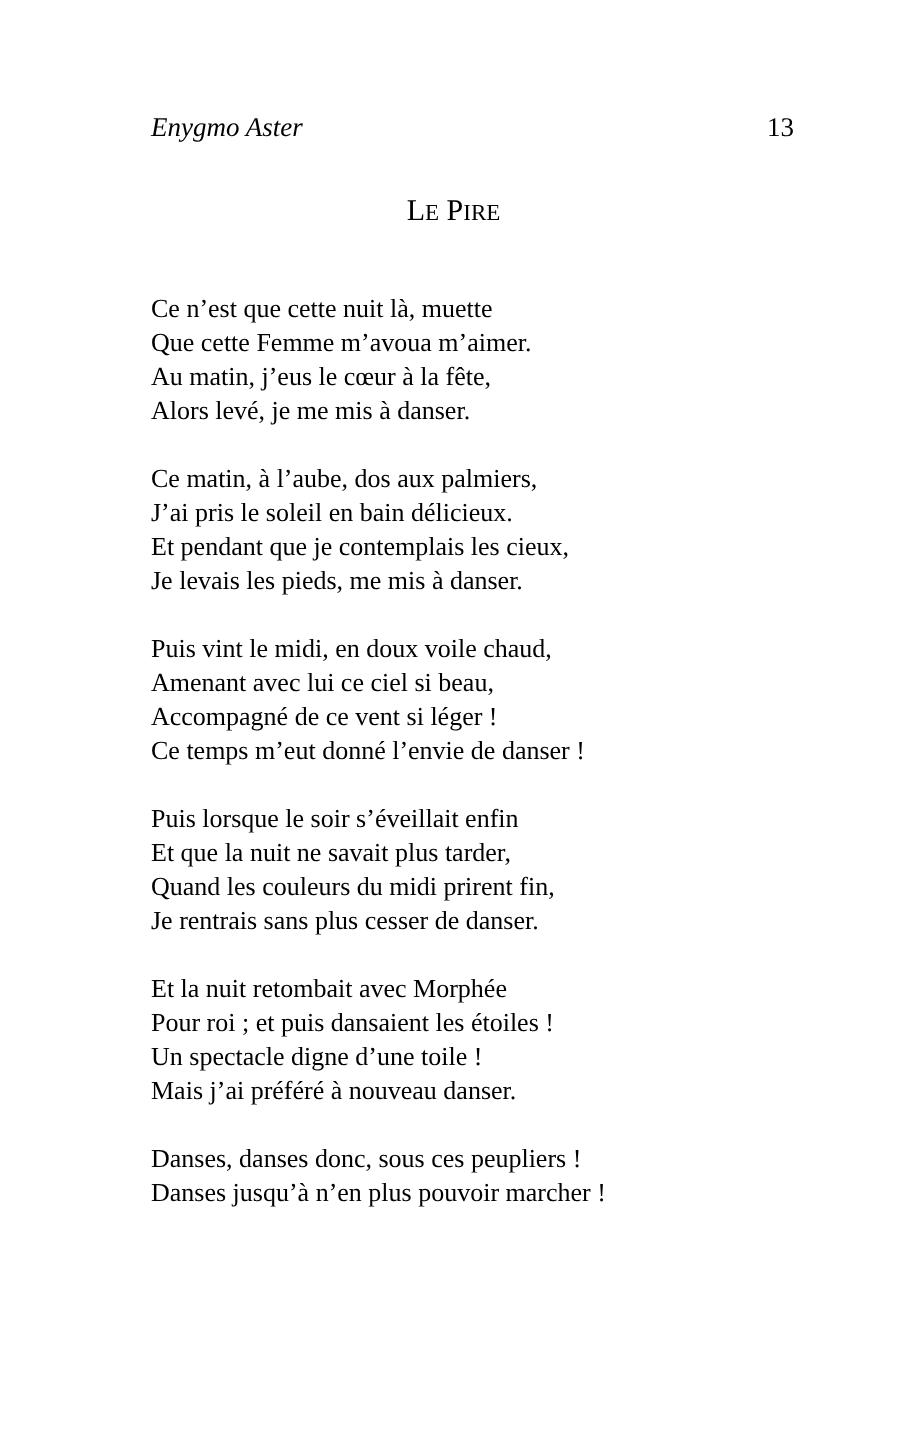Enygmo Aster 13
LE PIRE
Ce n’est que cette nuit là, muette
Que cette Femme m’avoua m’aimer.
Au matin, j’eus le cœur à la fête,
Alors levé, je me mis à danser.
Ce matin, à l’aube, dos aux palmiers,
J’ai pris le soleil en bain délicieux.
Et pendant que je contemplais les cieux,
Je levais les pieds, me mis à danser.
Puis vint le midi, en doux voile chaud,
Amenant avec lui ce ciel si beau,
Accompagné de ce vent si léger !
Ce temps m’eut donné l’envie de danser !
Puis lorsque le soir s’éveillait enfin
Et que la nuit ne savait plus tarder,
Quand les couleurs du midi prirent fin,
Je rentrais sans plus cesser de danser.
Et la nuit retombait avec Morphée
Pour roi ; et puis dansaient les étoiles !
Un spectacle digne d’une toile !
Mais j’ai préféré à nouveau danser.
Danses, danses donc, sous ces peupliers !
Danses jusqu’à n’en plus pouvoir marcher !